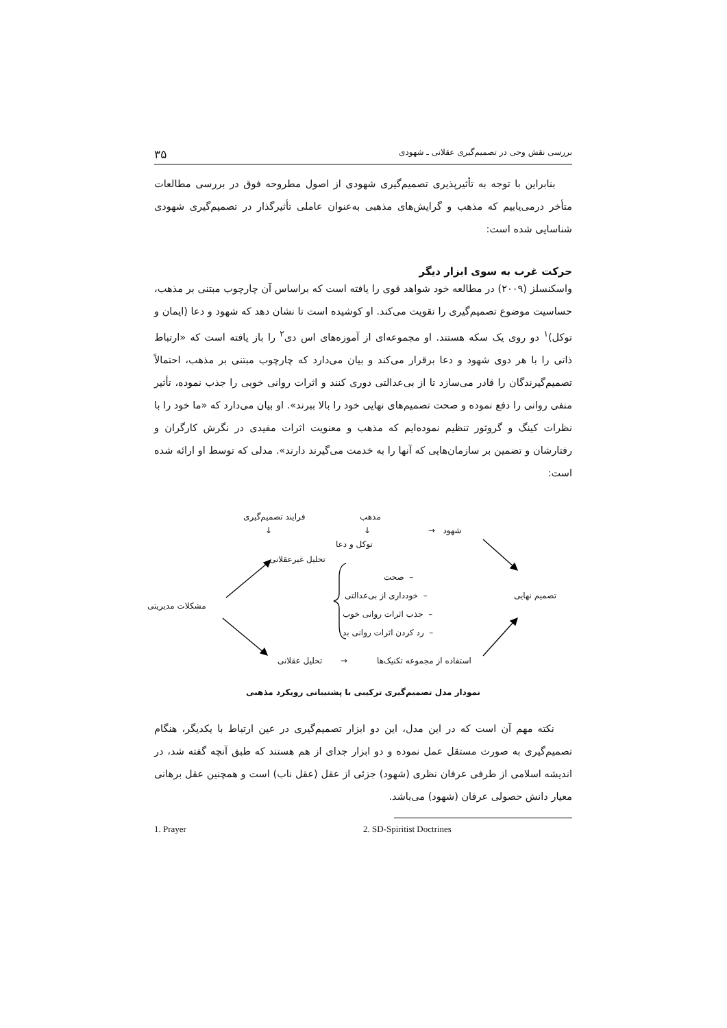بررسی نقش وحی در تصمیم‌گیری عقلانی ـ شهودی ۳۵
بنابراین با توجه به تأثیرپذیری تصمیم‌گیری شهودی از اصول مطروحه فوق در بررسی مطالعات متأخر درمی‌یابیم که مذهب و گرایش‌های مذهبی به‌عنوان عاملی تأثیرگذار در تصمیم‌گیری شهودی شناسایی شده است:
حرکت غرب به سوی ابزار دیگر
واسکنسلز (۲۰۰۹) در مطالعه خود شواهد قوی را یافته است که براساس آن چارچوب مبتنی بر مذهب، حساسیت موضوع تصمیم‌گیری را تقویت می‌کند. او کوشیده است تا نشان دهد که شهود و دعا (ایمان و توکل)<sup>۱</sup> دو روی یک سکه هستند. او مجموعه‌ای از آموزه‌های اس دی<sup>۲</sup> را باز یافته است که «ارتباط ذاتی را با هر دوی شهود و دعا برقرار می‌کند و بیان می‌دارد که چارچوب مبتنی بر مذهب، احتمالاً تصمیم‌گیرندگان را قادر می‌سازد تا از بی‌عدالتی دوری کنند و اثرات روانی خوبی را جذب نموده، تأثیر منفی روانی را دفع نموده و صحت تصمیم‌های نهایی خود را بالا ببرند». او بیان می‌دارد که «ما خود را با نظرات کینگ و گروثور تنظیم نموده‌ایم که مذهب و معنویت اثرات مفیدی در نگرش کارگران و رفتارشان و تضمین بر سازمان‌هایی که آنها را به خدمت می‌گیرند دارند». مدلی که توسط او ارائه شده است:
فرایند تصمیم‌گیری
↓
مذهب
↓
توکل و دعا
→ شهود
تحلیل غیرعقلانی
صحت –
خودداری از بی‌عدالتی –
جذب اثرات روانی خوب –
رد کردن اثرات روانی بد –
تصمیم نهایی
مشکلات مدیریتی
تحلیل عقلانی → استفاده از مجموعه تکنیک‌ها
نمودار مدل تصمیم‌گیری ترکیبی با پشتیبانی رویکرد مذهبی
نکته مهم آن است که در این مدل، این دو ابزار تصمیم‌گیری در عین ارتباط با یکدیگر، هنگام تصمیم‌گیری به صورت مستقل عمل نموده و دو ابزار جدای از هم هستند که طبق آنچه گفته شد، در اندیشه اسلامی از طرفی عرفان نظری (شهود) جزئی از عقل (عقل ناب) است و همچنین عقل برهانی معیار دانش حصولی عرفان (شهود) می‌باشد.
1. Prayer 2. SD-Spiritist Doctrines